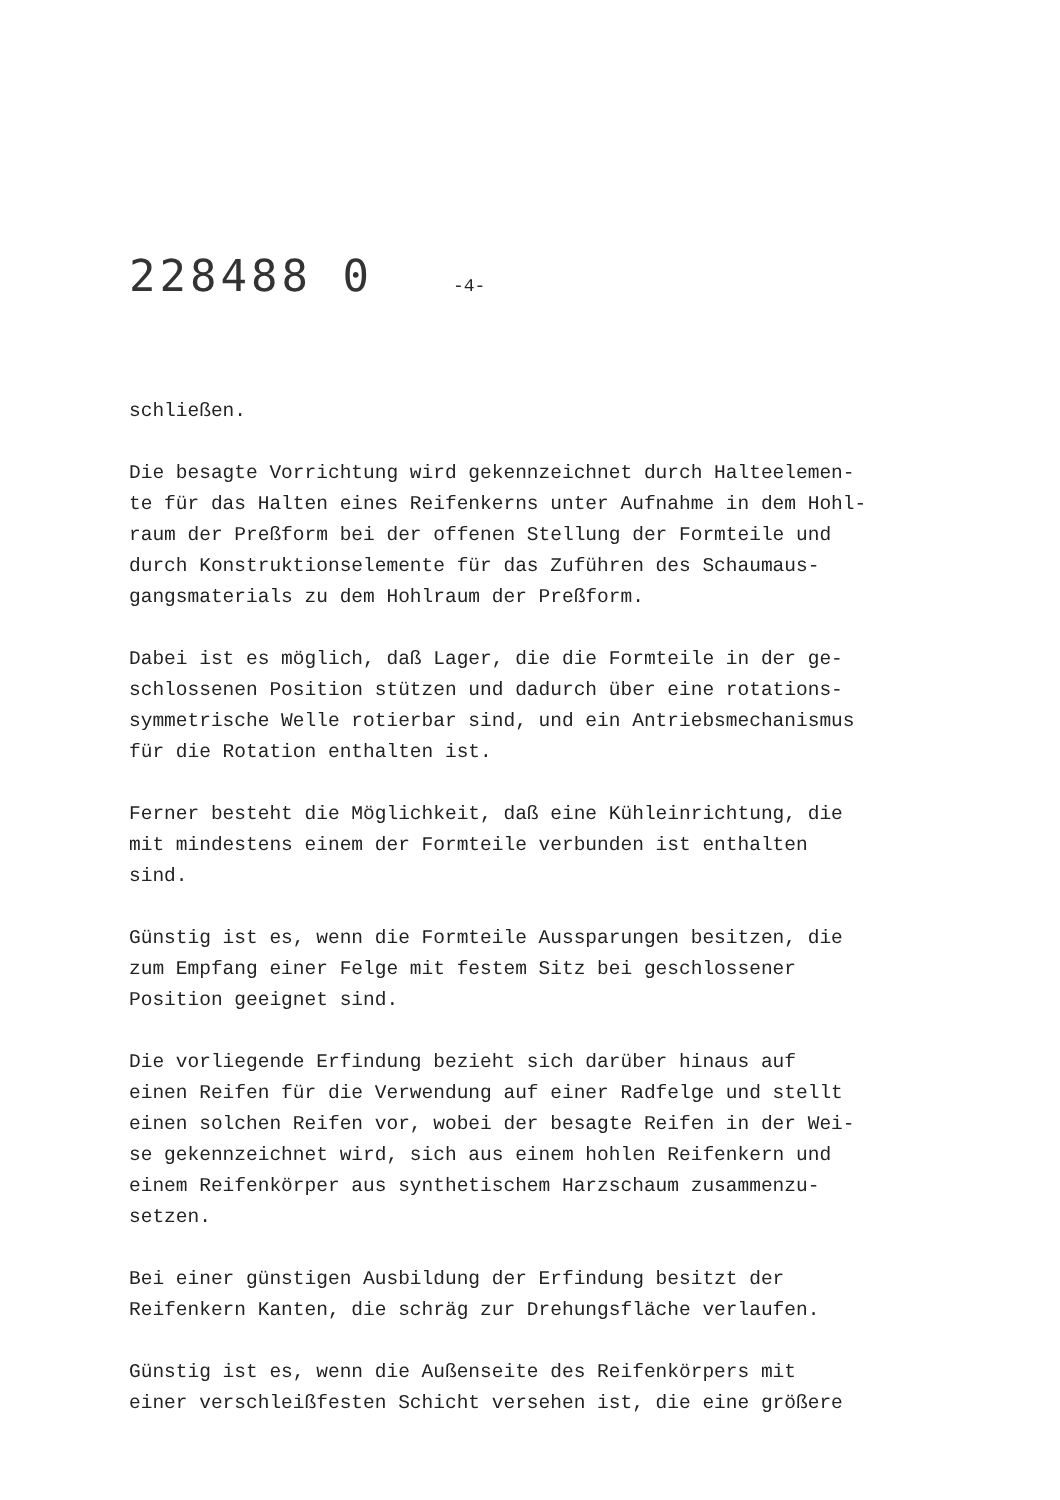228488 0 -4-
schließen.
Die besagte Vorrichtung wird gekennzeichnet durch Halteelemen- te für das Halten eines Reifenkerns unter Aufnahme in dem Hohl- raum der Preßform bei der offenen Stellung der Formteile und durch Konstruktionselemente für das Zuführen des Schaumaus- gangsmaterials zu dem Hohlraum der Preßform.
Dabei ist es möglich, daß Lager, die die Formteile in der ge- schlossenen Position stützen und dadurch über eine rotations- symmetrische Welle rotierbar sind, und ein Antriebsmechanismus für die Rotation enthalten ist.
Ferner besteht die Möglichkeit, daß eine Kühleinrichtung, die mit mindestens einem der Formteile verbunden ist enthalten sind.
Günstig ist es, wenn die Formteile Aussparungen besitzen, die zum Empfang einer Felge mit festem Sitz bei geschlossener Position geeignet sind.
Die vorliegende Erfindung bezieht sich darüber hinaus auf einen Reifen für die Verwendung auf einer Radfelge und stellt einen solchen Reifen vor, wobei der besagte Reifen in der Wei- se gekennzeichnet wird, sich aus einem hohlen Reifenkern und einem Reifenkörper aus synthetischem Harzschaum zusammenzu- setzen.
Bei einer günstigen Ausbildung der Erfindung besitzt der Reifenkern Kanten, die schräg zur Drehungsfläche verlaufen.
Günstig ist es, wenn die Außenseite des Reifenkörpers mit einer verschleißfesten Schicht versehen ist, die eine größere